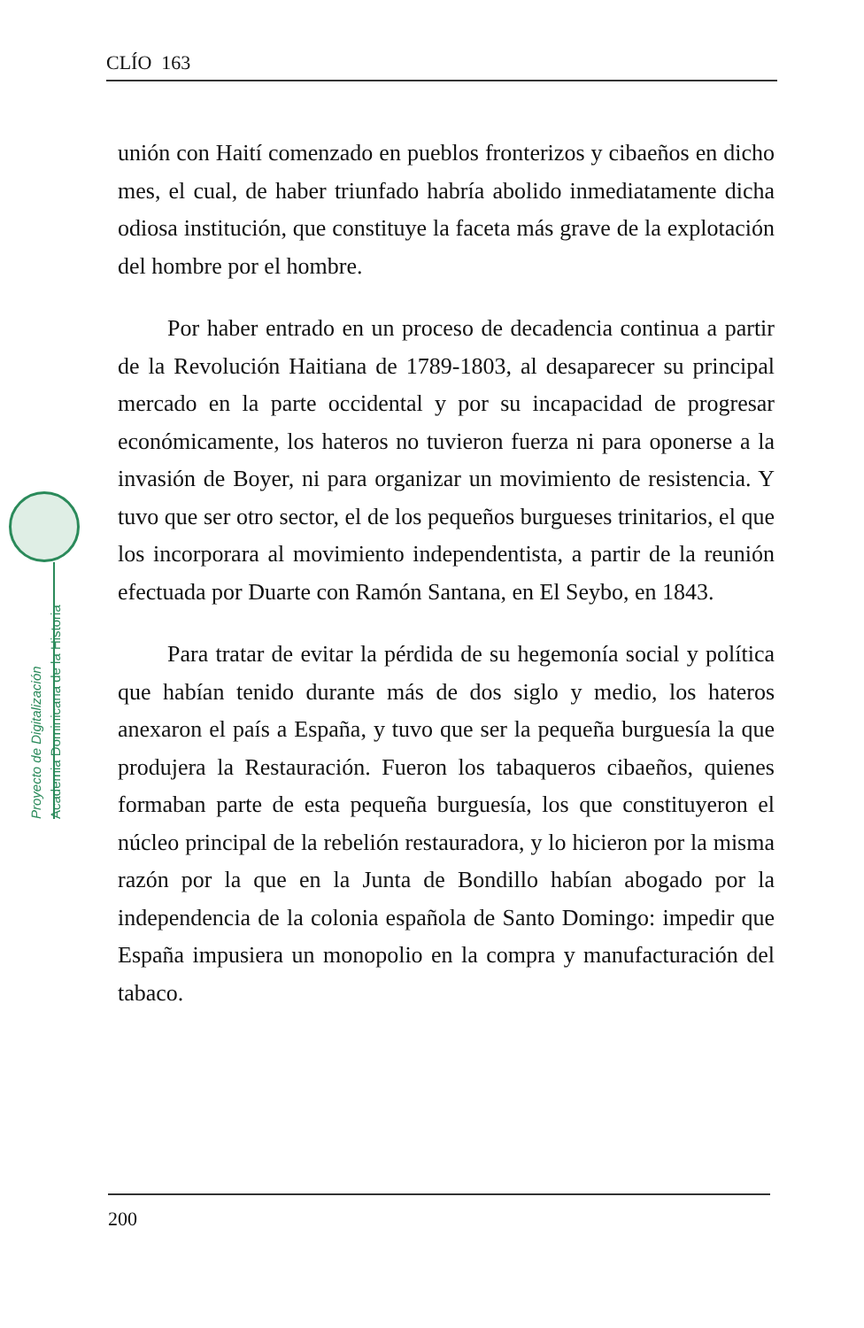CLÍO 163
Proyecto de Digitalización
Academia Dominicana de la Historia
unión con Haití comenzado en pueblos fronterizos y cibaeños en dicho mes, el cual, de haber triunfado habría abolido inmediatamente dicha odiosa institución, que constituye la faceta más grave de la explotación del hombre por el hombre.
Por haber entrado en un proceso de decadencia continua a partir de la Revolución Haitiana de 1789-1803, al desaparecer su principal mercado en la parte occidental y por su incapacidad de progresar económicamente, los hateros no tuvieron fuerza ni para oponerse a la invasión de Boyer, ni para organizar un movimiento de resistencia. Y tuvo que ser otro sector, el de los pequeños burgueses trinitarios, el que los incorporara al movimiento independentista, a partir de la reunión efectuada por Duarte con Ramón Santana, en El Seybo, en 1843.
Para tratar de evitar la pérdida de su hegemonía social y política que habían tenido durante más de dos siglo y medio, los hateros anexaron el país a España, y tuvo que ser la pequeña burguesía la que produjera la Restauración. Fueron los tabaqueros cibaeños, quienes formaban parte de esta pequeña burguesía, los que constituyeron el núcleo principal de la rebelión restauradora, y lo hicieron por la misma razón por la que en la Junta de Bondillo habían abogado por la independencia de la colonia española de Santo Domingo: impedir que España impusiera un monopolio en la compra y manufacturación del tabaco.
200